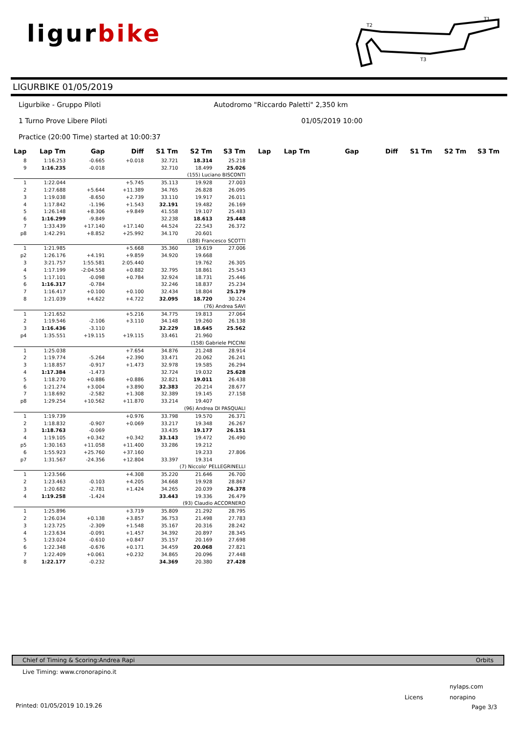ligurbike
T2
T1
T3
LIGURBIKE 01/05/2019
Ligurbike - Gruppo Piloti Autodromo "Riccardo Paletti" 2,350 km
1 Turno Prove Libere Piloti 01/05/2019 10:00
Practice (20:00 Time) started at 10:00:37
| Lap | Lap Tm | Gap | Diff | S1 Tm | S2 Tm | S3 Tm | Lap | Lap Tm | Gap | Diff | S1 Tm | S2 Tm | S3 Tm |
| --- | --- | --- | --- | --- | --- | --- | --- | --- | --- | --- | --- | --- | --- |
| 8 | 1:16.253 | -0.665 | +0.018 | 32.721 | 18.314 | 25.218 | | | | | | | |
| 9 | 1:16.235 | -0.018 | | 32.710 | 18.499 | 25.026 | | | | | | | |
| (155) Luciano BISCONTI | | | | | | | | | | | | | |
| 1 | 1:22.044 | | +5.745 | 35.113 | 19.928 | 27.003 | | | | | | | |
| 2 | 1:27.688 | +5.644 | +11.389 | 34.765 | 26.828 | 26.095 | | | | | | | |
| 3 | 1:19.038 | -8.650 | +2.739 | 33.110 | 19.917 | 26.011 | | | | | | | |
| 4 | 1:17.842 | -1.196 | +1.543 | 32.191 | 19.482 | 26.169 | | | | | | | |
| 5 | 1:26.148 | +8.306 | +9.849 | 41.558 | 19.107 | 25.483 | | | | | | | |
| 6 | 1:16.299 | -9.849 | | 32.238 | 18.613 | 25.448 | | | | | | | |
| 7 | 1:33.439 | +17.140 | +17.140 | 44.524 | 22.543 | 26.372 | | | | | | | |
| p8 | 1:42.291 | +8.852 | +25.992 | 34.170 | 20.601 | | | | | | | | |
| (188) Francesco SCOTTI | | | | | | | | | | | | | |
| 1 | 1:21.985 | | +5.668 | 35.360 | 19.619 | 27.006 | | | | | | | |
| p2 | 1:26.176 | +4.191 | +9.859 | 34.920 | 19.668 | | | | | | | | |
| 3 | 3:21.757 | 1:55.581 | 2:05.440 | | 19.762 | 26.305 | | | | | | | |
| 4 | 1:17.199 | -2:04.558 | +0.882 | 32.795 | 18.861 | 25.543 | | | | | | | |
| 5 | 1:17.101 | -0.098 | +0.784 | 32.924 | 18.731 | 25.446 | | | | | | | |
| 6 | 1:16.317 | -0.784 | | 32.246 | 18.837 | 25.234 | | | | | | | |
| 7 | 1:16.417 | +0.100 | +0.100 | 32.434 | 18.804 | 25.179 | | | | | | | |
| 8 | 1:21.039 | +4.622 | +4.722 | 32.095 | 18.720 | 30.224 | | | | | | | |
| (76) Andrea SAVI | | | | | | | | | | | | | |
| 1 | 1:21.652 | | +5.216 | 34.775 | 19.813 | 27.064 | | | | | | | |
| 2 | 1:19.546 | -2.106 | +3.110 | 34.148 | 19.260 | 26.138 | | | | | | | |
| 3 | 1:16.436 | -3.110 | | 32.229 | 18.645 | 25.562 | | | | | | | |
| p4 | 1:35.551 | +19.115 | +19.115 | 33.461 | 21.960 | | | | | | | | |
| (158) Gabriele PICCINI | | | | | | | | | | | | | |
| 1 | 1:25.038 | | +7.654 | 34.876 | 21.248 | 28.914 | | | | | | | |
| 2 | 1:19.774 | -5.264 | +2.390 | 33.471 | 20.062 | 26.241 | | | | | | | |
| 3 | 1:18.857 | -0.917 | +1.473 | 32.978 | 19.585 | 26.294 | | | | | | | |
| 4 | 1:17.384 | -1.473 | | 32.724 | 19.032 | 25.628 | | | | | | | |
| 5 | 1:18.270 | +0.886 | +0.886 | 32.821 | 19.011 | 26.438 | | | | | | | |
| 6 | 1:21.274 | +3.004 | +3.890 | 32.383 | 20.214 | 28.677 | | | | | | | |
| 7 | 1:18.692 | -2.582 | +1.308 | 32.389 | 19.145 | 27.158 | | | | | | | |
| p8 | 1:29.254 | +10.562 | +11.870 | 33.214 | 19.407 | | | | | | | | |
| (96) Andrea DI PASQUALI | | | | | | | | | | | | | |
| 1 | 1:19.739 | | +0.976 | 33.798 | 19.570 | 26.371 | | | | | | | |
| 2 | 1:18.832 | -0.907 | +0.069 | 33.217 | 19.348 | 26.267 | | | | | | | |
| 3 | 1:18.763 | -0.069 | | 33.435 | 19.177 | 26.151 | | | | | | | |
| 4 | 1:19.105 | +0.342 | +0.342 | 33.143 | 19.472 | 26.490 | | | | | | | |
| p5 | 1:30.163 | +11.058 | +11.400 | 33.286 | 19.212 | | | | | | | | |
| 6 | 1:55.923 | +25.760 | +37.160 | | 19.233 | 27.806 | | | | | | | |
| p7 | 1:31.567 | -24.356 | +12.804 | 33.397 | 19.314 | | | | | | | | |
| (7) Niccolo' PELLEGRINELLI | | | | | | | | | | | | | |
| 1 | 1:23.566 | | +4.308 | 35.220 | 21.646 | 26.700 | | | | | | | |
| 2 | 1:23.463 | -0.103 | +4.205 | 34.668 | 19.928 | 28.867 | | | | | | | |
| 3 | 1:20.682 | -2.781 | +1.424 | 34.265 | 20.039 | 26.378 | | | | | | | |
| 4 | 1:19.258 | -1.424 | | 33.443 | 19.336 | 26.479 | | | | | | | |
| (93) Claudio ACCORNERO | | | | | | | | | | | | | |
| 1 | 1:25.896 | | +3.719 | 35.809 | 21.292 | 28.795 | | | | | | | |
| 2 | 1:26.034 | +0.138 | +3.857 | 36.753 | 21.498 | 27.783 | | | | | | | |
| 3 | 1:23.725 | -2.309 | +1.548 | 35.167 | 20.316 | 28.242 | | | | | | | |
| 4 | 1:23.634 | -0.091 | +1.457 | 34.392 | 20.897 | 28.345 | | | | | | | |
| 5 | 1:23.024 | -0.610 | +0.847 | 35.157 | 20.169 | 27.698 | | | | | | | |
| 6 | 1:22.348 | -0.676 | +0.171 | 34.459 | 20.068 | 27.821 | | | | | | | |
| 7 | 1:22.409 | +0.061 | +0.232 | 34.865 | 20.096 | 27.448 | | | | | | | |
| 8 | 1:22.177 | -0.232 | | 34.369 | 20.380 | 27.428 | | | | | | | |
Chief of Timing & Scoring:Andrea Rapi Orbits
Live Timing: www.cronorapino.it
nylaps.com
Licens norapino
Printed: 01/05/2019 10.19.26 Page 3/3